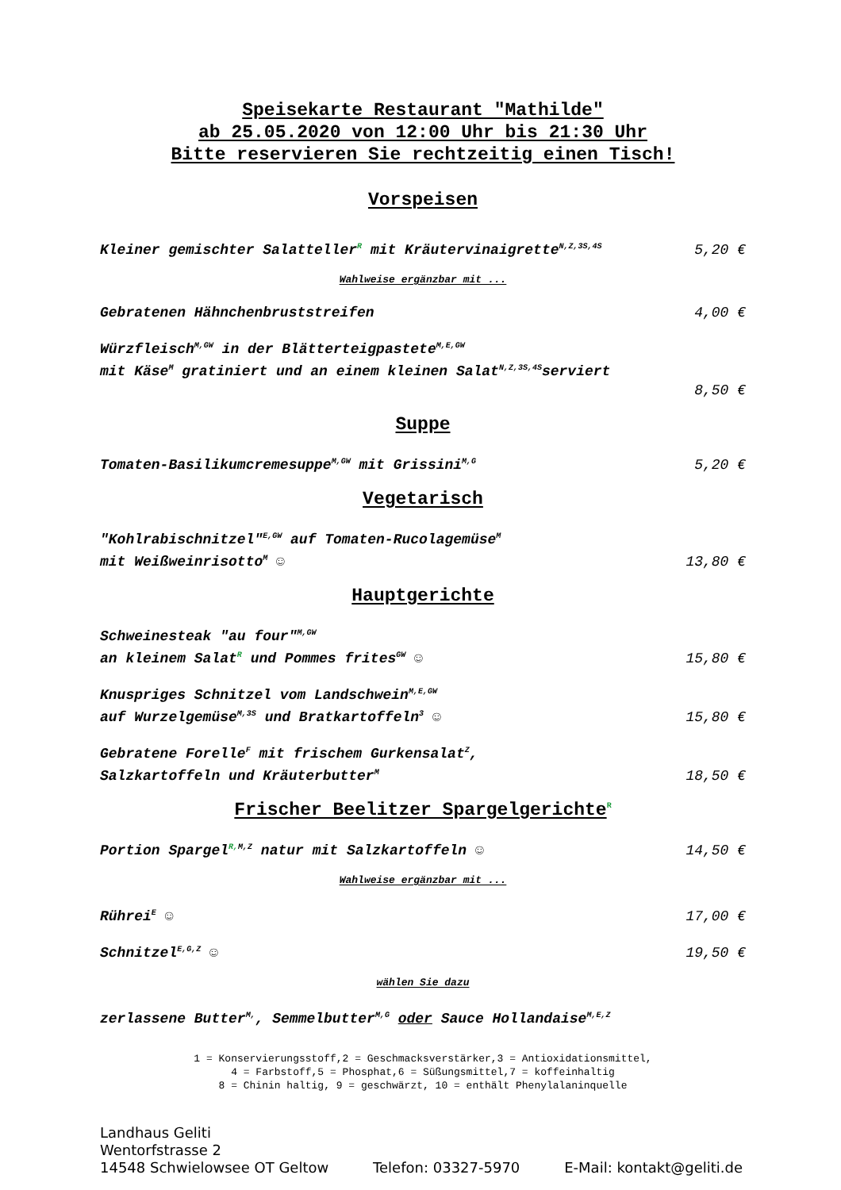Speisekarte Restaurant "Mathilde"
ab 25.05.2020 von 12:00 Uhr bis 21:30 Uhr
Bitte reservieren Sie rechtzeitig einen Tisch!
Vorspeisen
Kleiner gemischter Salatteller<sup>R</sup> mit Kräutervinaigrette<sup>N,Z,3S,4S</sup> 5,20 €
Wahlweise ergänzbar mit ...
Gebratenen Hähnchenbruststreifen 4,00 €
Würzfleisch<sup>M,GW</sup> in der Blätterteigpastete<sup>M,E,GW</sup>
mit Käse<sup>M</sup> gratiniert und an einem kleinen Salat<sup>N,Z,3S,4S</sup>serviert
8,50 €
Suppe
Tomaten-Basilikumcremesuppe<sup>M,GW</sup> mit Grissini<sup>M,G</sup> 5,20 €
Vegetarisch
"Kohlrabischnitzel"<sup>E,GW</sup> auf Tomaten-Rucolagemüse<sup>M</sup>
mit Weißweinrisotto<sup>M</sup> ☺ 13,80 €
Hauptgerichte
Schweinesteak "au four"<sup>M,GW</sup>
an kleinem Salat<sup>R</sup> und Pommes frites<sup>GW</sup> ☺ 15,80 €
Knuspriges Schnitzel vom Landschwein<sup>M,E,GW</sup>
auf Wurzelgemüse<sup>M,3S</sup> und Bratkartoffeln<sup>3</sup> ☺ 15,80 €
Gebratene Forelle<sup>F</sup> mit frischem Gurkensalat<sup>Z</sup>,
Salzkartoffeln und Kräuterbutter<sup>M</sup> 18,50 €
Frischer Beelitzer Spargelgerichte<sup>R</sup>
Portion Spargel<sup>R, M,Z</sup> natur mit Salzkartoffeln ☺ 14,50 €
Wahlweise ergänzbar mit ...
Rührei<sup>E</sup> ☺ 17,00 €
Schnitzel<sup>E,G,Z</sup> ☺ 19,50 €
wählen Sie dazu
zerlassene Butter<sup>M,</sup>, Semmelbutter<sup>M,G</sup> oder Sauce Hollandaise<sup>M,E,Z</sup>
1 = Konservierungsstoff,2 = Geschmacksverstärker,3 = Antioxidationsmittel,
4 = Farbstoff,5 = Phosphat,6 = Süßungsmittel,7 = koffeinhaltig
8 = Chinin haltig, 9 = geschwärzt, 10 = enthält Phenylalaninquelle
Landhaus Geliti
Wentorfstrasse 2
14548 Schwielowsee OT Geltow Telefon: 03327-5970 E-Mail: kontakt@geliti.de